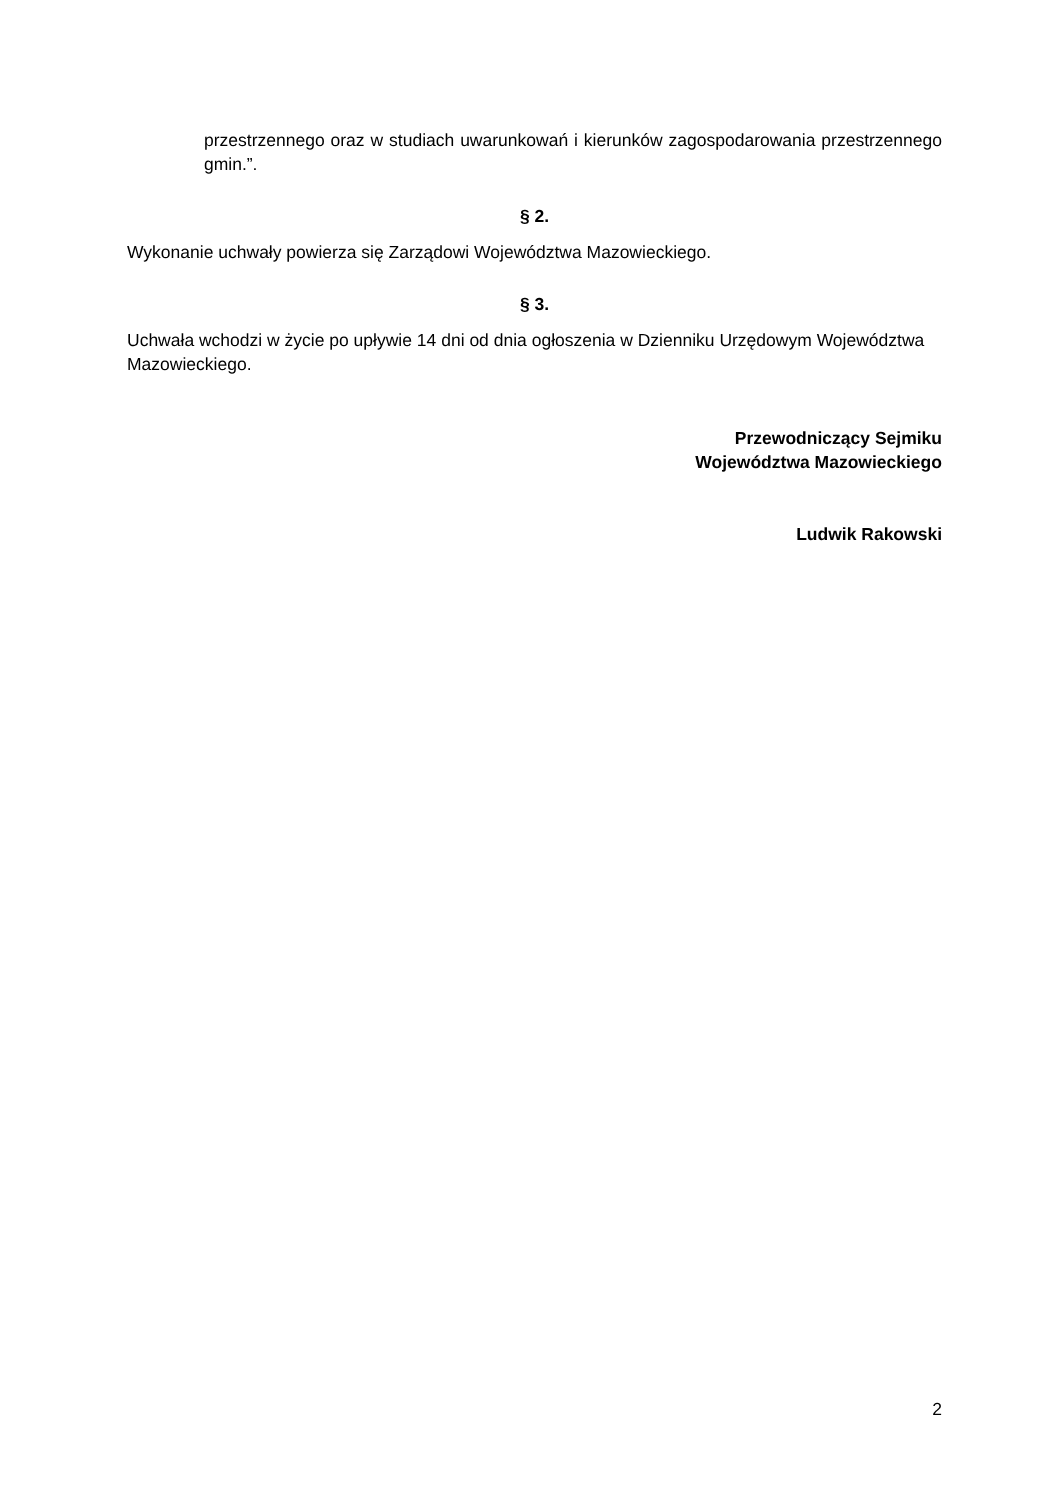przestrzennego oraz w studiach uwarunkowań i kierunków zagospodarowania przestrzennego gmin.”.
§ 2.
Wykonanie uchwały powierza się Zarządowi Województwa Mazowieckiego.
§ 3.
Uchwała wchodzi w życie po upływie 14 dni od dnia ogłoszenia w Dzienniku Urzędowym Województwa Mazowieckiego.
Przewodniczący Sejmiku
Województwa Mazowieckiego
Ludwik Rakowski
2